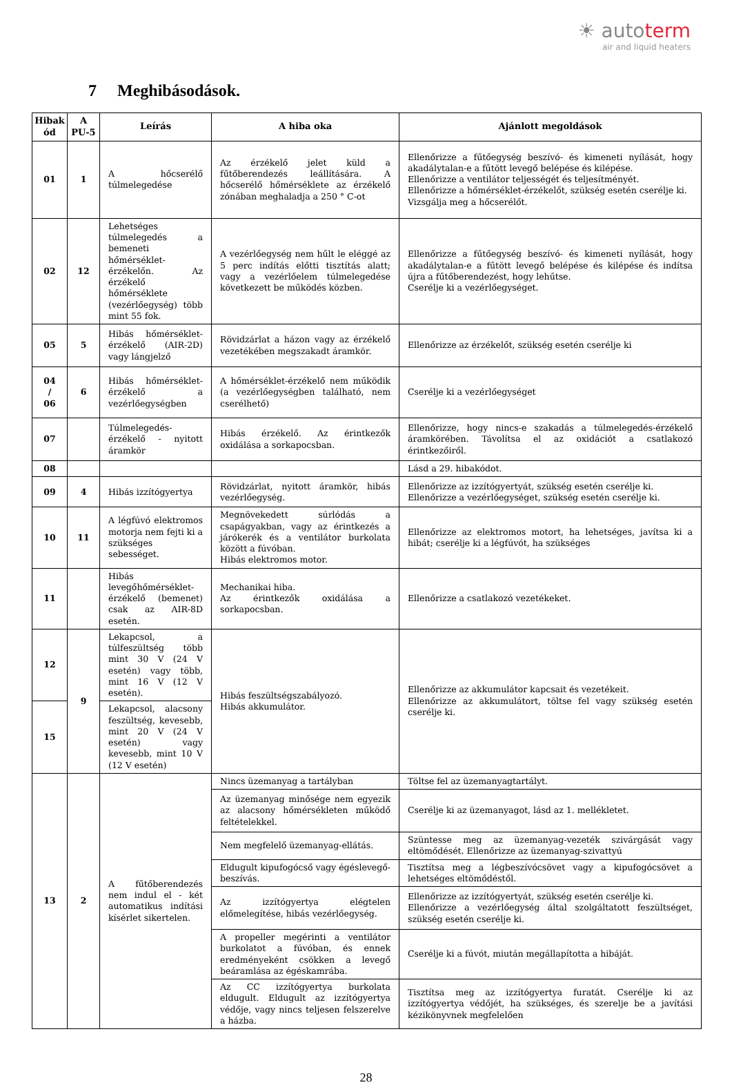☀ autoterm
air and liquid heaters
7 Meghibásodások.
| Hibak ód | A PU-5 | Leírás | A hiba oka | Ajánlott megoldások |
| --- | --- | --- | --- | --- |
| 01 | 1 | A hőcserélő túlmelegedése | Az érzékelő jelet küld a fűtőberendezés leállítására. A hőcserélő hőmérséklete az érzékelő zónában meghaladja a 250 ° C-ot | Ellenőrizze a fűtőegység beszívó- és kimeneti nyílását, hogy akadálytalan-e a fűtött levegő belépése és kilépése. Ellenőrizze a ventilátor teljességét és teljesítményét. Ellenőrizze a hőmérséklet-érzékelőt, szükség esetén cserélje ki. Vizsgálja meg a hőcserélőt. |
| 02 | 12 | Lehetséges túlmelegedés a bemeneti hőmérséklet-érzékelőn. Az érzékelő hőmérséklete (vezérlőegység) több mint 55 fok. | A vezérlőegység nem hűlt le eléggé az 5 perc indítás előtti tisztítás alatt; vagy a vezérlőelem túlmelegedése következett be működés közben. | Ellenőrizze a fűtőegység beszívó- és kimeneti nyílását, hogy akadálytalan-e a fűtött levegő belépése és kilépése és indítsa újra a fűtőberendezést, hogy lehűtse. Cserélje ki a vezérlőegységet. |
| 05 | 5 | Hibás hőmérséklet-érzékelő (AIR-2D) vagy lángjelző | Rövidzárlat a házon vagy az érzékelő vezetékében megszakadt áramkör. | Ellenőrizze az érzékelőt, szükség esetén cserélje ki |
| 04 / 06 | 6 | Hibás hőmérséklet-érzékelő a vezérlőegységben | A hőmérséklet-érzékelő nem működik (a vezérlőegységben található, nem cserélhető) | Cserélje ki a vezérlőegységet |
| 07 | | Túlmelegedés-érzékelő - nyitott áramkör | Hibás érzékelő. Az érintkezők oxidálása a sorkapocsban. | Ellenőrizze, hogy nincs-e szakadás a túlmelegedés-érzékelő áramkörében. Távolítsa el az oxidációt a csatlakozó érintkezőiről. |
| 08 | | | | Lásd a 29. hibakódot. |
| 09 | 4 | Hibás izzítógyertya | Rövidzárlat, nyitott áramkör, hibás vezérlőegység. | Ellenőrizze az izzítógyertyát, szükség esetén cserélje ki. Ellenőrizze a vezérlőegységet, szükség esetén cserélje ki. |
| 10 | 11 | A légfúvó elektromos motorja nem fejti ki a szükséges sebességet. | Megnövekedett súrlódás a csapágyakban, vagy az érintkezés a járókerék és a ventilátor burkolata között a fúvóban. Hibás elektromos motor. | Ellenőrizze az elektromos motort, ha lehetséges, javítsa ki a hibát; cserélje ki a légfúvót, ha szükséges |
| 11 | | Hibás levegőhőmérséklet-érzékelő (bemenet) csak az AIR-8D esetén. | Mechanikai hiba. Az érintkezők oxidálása a sorkapocsban. | Ellenőrizze a csatlakozó vezetékeket. |
| 12 | 9 | Lekapcsol, a túlfeszültség több mint 30 V (24 V esetén) vagy több, mint 16 V (12 V esetén). | Hibás feszültségszabályozó. Hibás akkumulátor. | Ellenőrizze az akkumulátor kapcsait és vezetékeit. Ellenőrizze az akkumulátort, töltse fel vagy szükség esetén cserélje ki. |
| 15 | | Lekapcsol, alacsony feszültség, kevesebb, mint 20 V (24 V esetén) vagy kevesebb, mint 10 V (12 V esetén) | | |
| 13 | 2 | A fűtőberendezés nem indul el - két automatikus indítási kísérlet sikertelen. | Nincs üzemanyag a tartályban | Töltse fel az üzemanyagtartályt. |
| | | | Az üzemanyag minősége nem egyezik az alacsony hőmérsékleten működő feltételekkel. | Cserélje ki az üzemanyagot, lásd az 1. mellékletet. |
| | | | Nem megfelelő üzemanyag-ellátás. | Szüntesse meg az üzemanyag-vezeték szivárgását vagy eltömődését. Ellenőrizze az üzemanyag-szivattyú |
| | | | Eldugult kipufogócső vagy égéslevegő-beszívás. | Tisztítsa meg a légbeszívócsövet vagy a kipufogócsövet a lehetséges eltömődéstől. |
| | | | Az izzítógyertya elégtelen előmelegítése, hibás vezérlőegység. | Ellenőrizze az izzítógyertyát, szükség esetén cserélje ki. Ellenőrizze a vezérlőegység által szolgáltatott feszültséget, szükség esetén cserélje ki. |
| | | | A propeller megérinti a ventilátor burkolatot a fúvóban, és ennek eredményeként csökken a levegő beáramlása az égéskamrába. | Cserélje ki a fúvót, miután megállapította a hibáját. |
| | | | Az CC izzítógyertya burkolata eldugult. Eldugult az izzítógyertya védője, vagy nincs teljesen felszerelve a házba. | Tisztítsa meg az izzítógyertya furatát. Cserélje ki az izzítógyertya védőjét, ha szükséges, és szerelje be a javítási kézikönyvnek megfelelően |
28